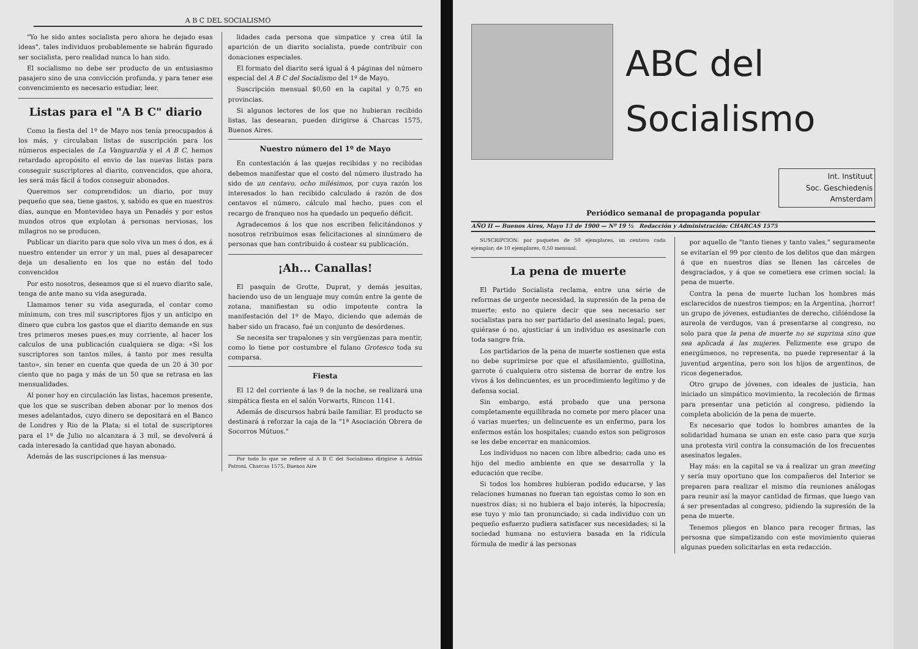A B C DEL SOCIALISMO
"Yo he sido antes socialista pero ahora he dejado esas ideas", tales individuos probablemente se habrán figurado ser socialista, pero realidad nunca lo han sido.
El socialismo no debe ser producto de un entusiasmo pasajero sino de una convicción profunda, y para tener ese convencimiento es necesario estudiar, leer.
Listas para el "A B C" diario
Como la fiesta del 1º de Mayo nos tenía preocupados á los más, y circulaban listas de suscripción para los números especiales de La Vanguardia y el A B C, hemos retardado apropósito el envio de las nuevas listas para conseguir suscriptores al diarito, convencidos, que ahora, les será más fácil á todos conseguir abonados.
Queremos ser comprendidos: un diario, por muy pequeño que sea, tiene gastos, y, sabido es que en nuestros días, aunque en Montevideo haya un Penadés y por estos mundos otros que explotan á personas nerviosas, los milagros no se producen.
Publicar un diarito para que solo viva un mes ó dos, es á nuestro entender un error y un mal, pues al desaparecer deja un desaliento en los que no están del todo convencidos
Por esto nosotros, deseamos que si el nuevo diarito sale, tenga de ante mano su vida asegurada.
Llamamos tener su vida asegurada, el contar como mínimum, con tres mil suscriptores fijos y un anticipo en dinero que cubra los gastos que el diarito demande en sus tres primeros meses pues,es muy corriente, al hacer los calculos de una publicación cualquiera se diga: «Si los suscriptores son tantos miles, á tanto por mes resulta tanto», sin tener en cuenta que queda de un 20 á 30 por ciento que no paga y más de un 50 que se retrasa en las mensualidades.
Al poner hoy en circulación las listas, hacemos presente, que los que se suscriban deben abonar por lo menos dos meses adelantados, cuyo dinero se depositará en el Banco de Londres y Rio de la Plata; si el total de suscriptores para el 1º de Julio no alcanzara á 3 mil, se devolverá á cada interesado la cantidad que hayan abonado.
Además de las suscripciones á las mensua-
lidades cada persona que simpatice y crea útil la aparición de un diarito socialista, puede contribuir con donaciones especiales.
El formato del diarito será igual á 4 páginas del número especial del A B C del Socialismo del 1º de Mayo.
Suscripción mensual $0,60 en la capital y 0,75 en provincias.
Si algunos lectores de los que no hubieran recibido listas, las desearan, pueden dirigirse á Charcas 1575, Buenos Aires.
Nuestro número del 1º de Mayo
En contestación á las quejas recibidas y no recibidas debemos manifestar que el costo del número ilustrado ha sido de un centavo, ocho milésimos, por cuya razón los interesados lo han recibido calculado á razón de dos centavos el número, cálculo mal hecho, pues con el recargo de franqueo nos ha quedado un pequeño déficit.
Agradecemos á los que nos escriben felicitándonos y nosotros retribuimos esas felicitaciones al sinnúmero de personas que han contribuido á costear su publicación.
¡Ah... Canallas!
El pasquín de Grotte, Duprat, y demás jesuitas, haciendo uso de un lenguaje muy común entre la gente de zotana, manifiestan su odio impotente contra la manifestación del 1º de Mayo, diciendo que además de haber sido un fracaso, fué un conjunto de desórdenes.
Se necesita ser trapalones y sin vergüenzas para mentir, como lo tiene por costumbre el fulano Grotesco toda su comparsa.
Fiesta
El 12 del corriente á las 9 de la noche, se realizará una simpática fiesta en el salón Vorwarts, Rincon 1141.
Además de discursos habrá baile familiar. El producto se destinará á reforzar la caja de la "1ª Asociación Obrera de Socorros Mútuos."
Por todo lo que se refiere al A B C del Socialismo dirigirse á Adrián Patroni, Charcas 1575, Buenos Aire
ABC del
Socialismo
Int. Instituut
Soc. Geschiedenis
Amsterdam
Periódico semanal de propaganda popular
AÑO II — Buenos Aires, Mayo 13 de 1900 — Nº 19 ½ Redacción y Administración: CHARCAS 1575
SUSCRIPCION: por paquetes de 50 ejemplares, un centavo cada ejemplar; de 10 ejemplares, 0,50 mensual.
La pena de muerte
El Partido Socialista reclama, entre una série de reformas de urgente necesidad, la supresión de la pena de muerte; esto no quiere decir que sea necesario ser socialistas para no ser partidario del asesinato legal; pues, quiérase ó no, ajusticiar á un individuo es asesinarle con toda sangre fría.
Los partidarios de la pena de muerte sostienen que esta no debe suprimirse por que el afusilamiento, guillotina, garrote ó cualquiera otro sistema de borrar de entre los vivos á los delincuentes, es un procedimiento legítimo y de defensa social.
Sin embargo, está probado que una persona completamente equilibrada no comete por mero placer una ó varias muertes; un delincuente es un enfermo, para los enfermos están los hospitales; cuando estos son peligrosos se les debe encerrar en manicomios.
Los individuos no nacen con libre albedrio; cada uno es hijo del medio ambiente en que se desarrolla y la educación que recibe.
Si todos los hombres hubieran podido educarse, y las relaciones humanas no fueran tan egoistas como lo son en nuestros días; si no hubiera el bajo interés, la hipocresía; ese tuyo y mio tan pronunciado; si cada individuo con un pequeño esfuerzo pudiera satisfacer sus necesidades; si la sociedad humana no estuviera basada en la ridícula fórmula de medir á las personas
por aquello de "tanto tienes y tanto vales," seguramente se evitarían el 99 por ciento de los delitos que dan márgen á que en nuestros días se llenen las cárceles de desgraciados, y á que se cometiera ese crimen social: la pena de muerte.
Contra la pena de muerte luchan los hombres más esclarecidos de nuestros tiempos; en la Argentina, ¡horror! un grupo de jóvenes, estudiantes de derecho, ciñiéndose la aureola de verdugos, van á presentarse al congreso, no solo para que la pena de muerte no se suprima sino que sea aplicada á las mujeres. Felizmente ese grupo de energúmenos, no representa, no puede representar á la juventud argentina, pero son los hijos de argentinos, de ricos degenerados.
Otro grupo de jóvenes, con ideales de justicia, han iniciado un simpático movimiento, la recoleción de firmas para presentar una petición al congreso, pidiendo la completa abolición de la pena de muerte.
Es necesario que todos lo hombres amantes de la solidaridad humana se unan en este caso para que surja una protesta viril contra la consumación de los frecuentes asesinatos legales.
Hay más: en la capital se va á realizar un gran meeting y sería muy oportuno que los compañeros del Interior se preparen para realizar el mismo día reuniones análogas para reunir así la mayor cantidad de firmas, que luego van á ser presentadas al congreso, pidiendo la supresión de la pena de muerte.
Tenemos pliegos en blanco para recoger firmas, las persosna que simpatizando con este movimiento quieras algunas pueden solicitarlas en esta redacción.